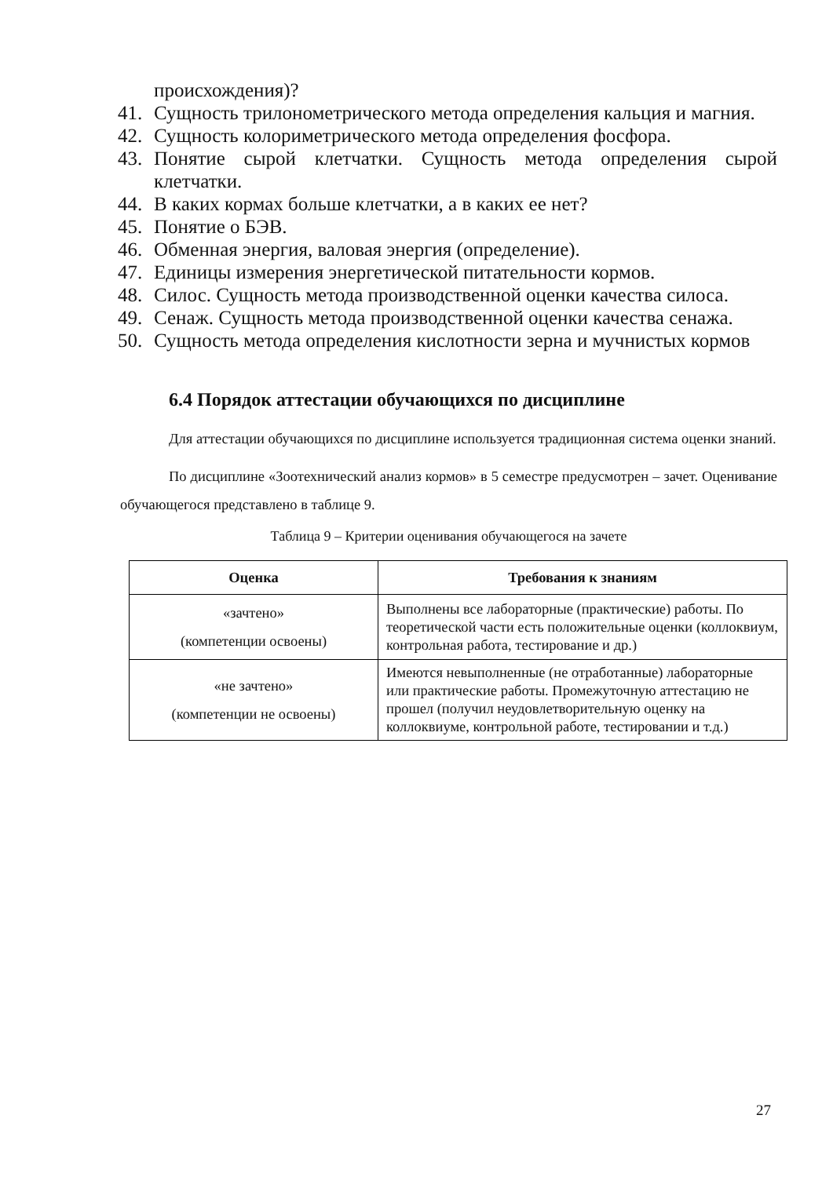происхождения)?
41. Сущность трилонометрического метода определения кальция и магния.
42. Сущность колориметрического метода определения фосфора.
43. Понятие сырой клетчатки. Сущность метода определения сырой клетчатки.
44. В каких кормах больше клетчатки, а в каких ее нет?
45. Понятие о БЭВ.
46. Обменная энергия, валовая энергия (определение).
47. Единицы измерения энергетической питательности кормов.
48. Силос. Сущность метода производственной оценки качества силоса.
49. Сенаж. Сущность метода производственной оценки качества сенажа.
50. Сущность метода определения кислотности зерна и мучнистых кормов
6.4 Порядок аттестации обучающихся по дисциплине
Для аттестации обучающихся по дисциплине используется традиционная система оценки знаний.
По дисциплине «Зоотехнический анализ кормов» в 5 семестре предусмотрен – зачет. Оценивание обучающегося представлено в таблице 9.
Таблица 9 – Критерии оценивания обучающегося на зачете
| Оценка | Требования к знаниям |
| --- | --- |
| «зачтено» (компетенции освоены) | Выполнены все лабораторные (практические) работы. По теоретической части есть положительные оценки (коллоквиум, контрольная работа, тестирование и др.) |
| «не зачтено» (компетенции не освоены) | Имеются невыполненные (не отработанные) лабораторные или практические работы. Промежуточную аттестацию не прошел (получил неудовлетворительную оценку на коллоквиуме, контрольной работе, тестировании и т.д.) |
27